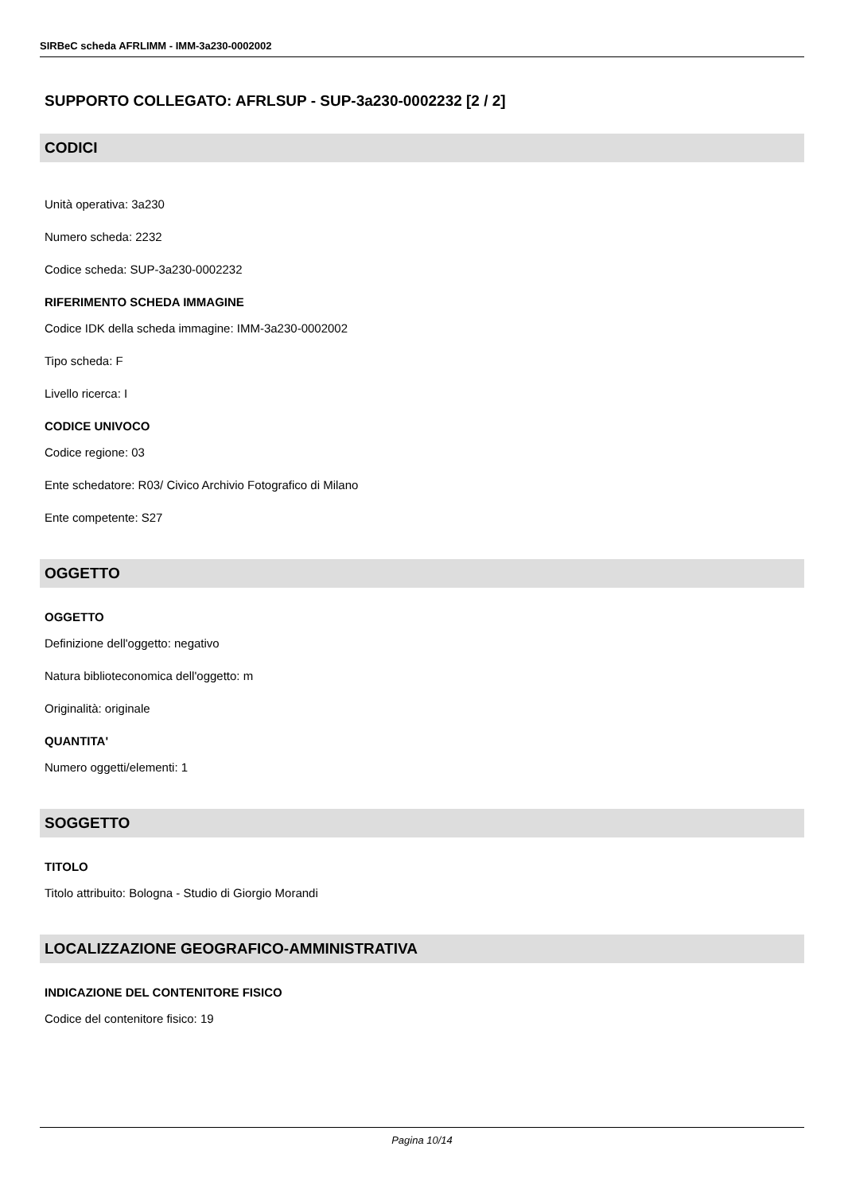SIRBeC scheda AFRLIMM - IMM-3a230-0002002
SUPPORTO COLLEGATO: AFRLSUP - SUP-3a230-0002232 [2 / 2]
CODICI
Unità operativa: 3a230
Numero scheda: 2232
Codice scheda: SUP-3a230-0002232
RIFERIMENTO SCHEDA IMMAGINE
Codice IDK della scheda immagine: IMM-3a230-0002002
Tipo scheda: F
Livello ricerca: I
CODICE UNIVOCO
Codice regione: 03
Ente schedatore: R03/ Civico Archivio Fotografico di Milano
Ente competente: S27
OGGETTO
OGGETTO
Definizione dell'oggetto: negativo
Natura biblioteconomica dell'oggetto: m
Originalità: originale
QUANTITA'
Numero oggetti/elementi: 1
SOGGETTO
TITOLO
Titolo attribuito: Bologna - Studio di Giorgio Morandi
LOCALIZZAZIONE GEOGRAFICO-AMMINISTRATIVA
INDICAZIONE DEL CONTENITORE FISICO
Codice del contenitore fisico: 19
Pagina 10/14